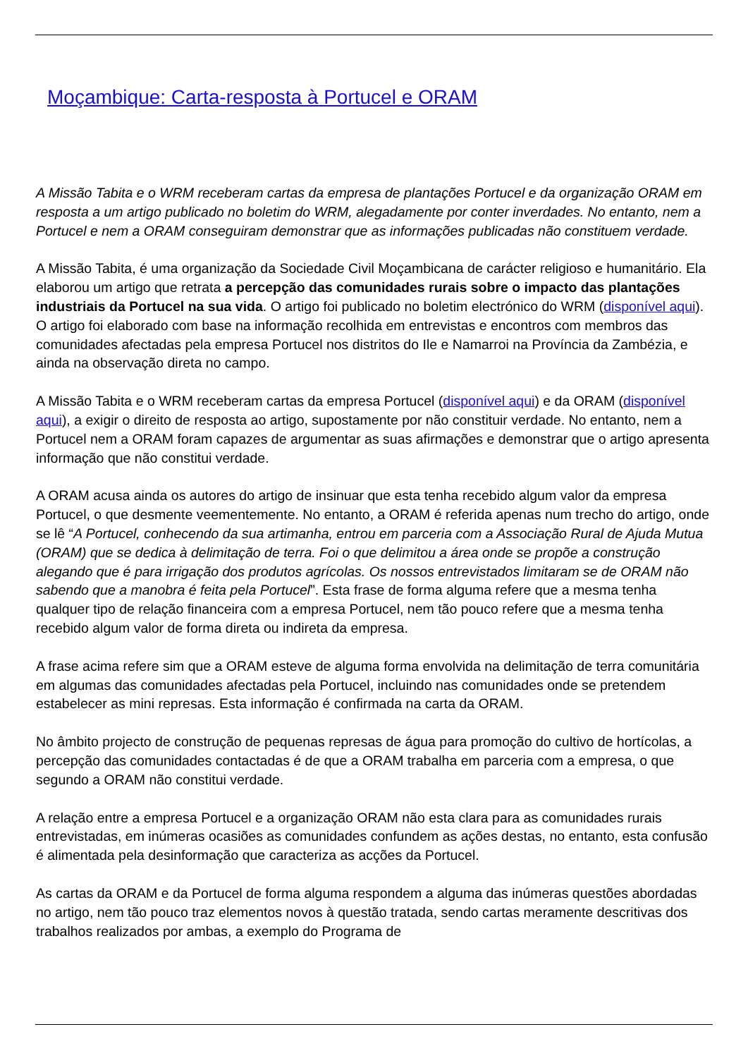Moçambique: Carta-resposta à Portucel e ORAM
A Missão Tabita e o WRM receberam cartas da empresa de plantações Portucel e da organização ORAM em resposta a um artigo publicado no boletim do WRM, alegadamente por conter inverdades. No entanto, nem a Portucel e nem a ORAM conseguiram demonstrar que as informações publicadas não constituem verdade.
A Missão Tabita, é uma organização da Sociedade Civil Moçambicana de carácter religioso e humanitário. Ela elaborou um artigo que retrata a percepção das comunidades rurais sobre o impacto das plantações industriais da Portucel na sua vida. O artigo foi publicado no boletim electrónico do WRM (disponível aqui). O artigo foi elaborado com base na informação recolhida em entrevistas e encontros com membros das comunidades afectadas pela empresa Portucel nos distritos do Ile e Namarroi na Província da Zambézia, e ainda na observação direta no campo.
A Missão Tabita e o WRM receberam cartas da empresa Portucel (disponível aqui) e da ORAM (disponível aqui), a exigir o direito de resposta ao artigo, supostamente por não constituir verdade. No entanto, nem a Portucel nem a ORAM foram capazes de argumentar as suas afirmações e demonstrar que o artigo apresenta informação que não constitui verdade.
A ORAM acusa ainda os autores do artigo de insinuar que esta tenha recebido algum valor da empresa Portucel, o que desmente veementemente. No entanto, a ORAM é referida apenas num trecho do artigo, onde se lê “A Portucel, conhecendo da sua artimanha, entrou em parceria com a Associação Rural de Ajuda Mutua (ORAM) que se dedica à delimitação de terra. Foi o que delimitou a área onde se propõe a construção alegando que é para irrigação dos produtos agrícolas. Os nossos entrevistados limitaram se de ORAM não sabendo que a manobra é feita pela Portucel”. Esta frase de forma alguma refere que a mesma tenha qualquer tipo de relação financeira com a empresa Portucel, nem tão pouco refere que a mesma tenha recebido algum valor de forma direta ou indireta da empresa.
A frase acima refere sim que a ORAM esteve de alguma forma envolvida na delimitação de terra comunitária em algumas das comunidades afectadas pela Portucel, incluindo nas comunidades onde se pretendem estabelecer as mini represas. Esta informação é confirmada na carta da ORAM.
No âmbito projecto de construção de pequenas represas de água para promoção do cultivo de hortícolas, a percepção das comunidades contactadas é de que a ORAM trabalha em parceria com a empresa, o que segundo a ORAM não constitui verdade.
A relação entre a empresa Portucel e a organização ORAM não esta clara para as comunidades rurais entrevistadas, em inúmeras ocasiões as comunidades confundem as ações destas, no entanto, esta confusão é alimentada pela desinformação que caracteriza as acções da Portucel.
As cartas da ORAM e da Portucel de forma alguma respondem a alguma das inúmeras questões abordadas no artigo, nem tão pouco traz elementos novos à questão tratada, sendo cartas meramente descritivas dos trabalhos realizados por ambas, a exemplo do Programa de